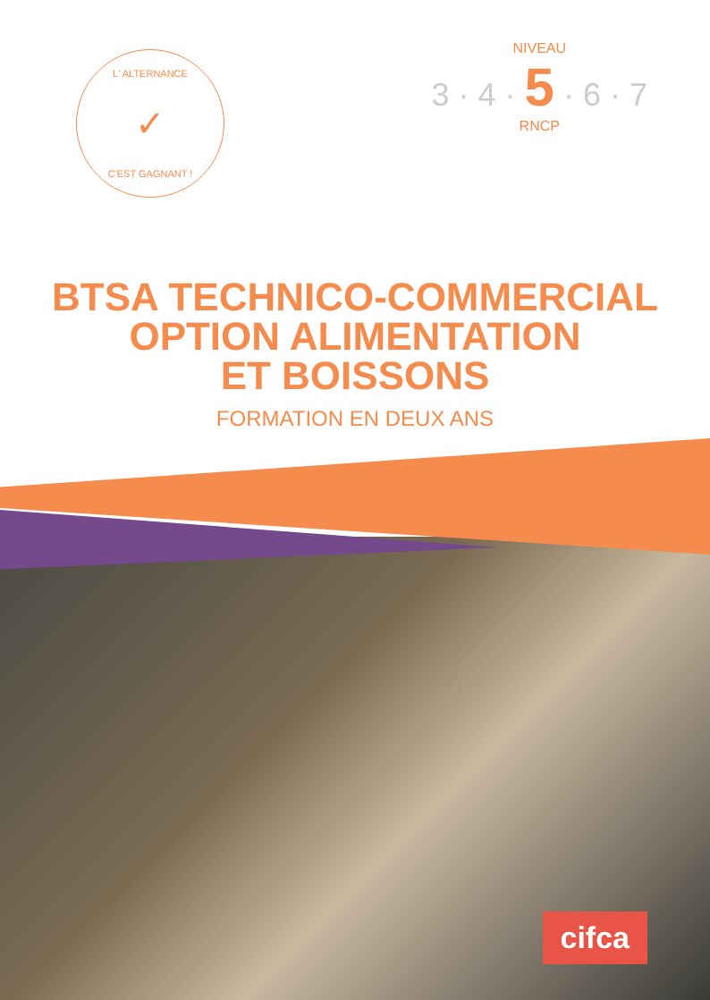L' ALTERNANCE
✓
C'EST GAGNANT !
NIVEAU
3 · 4 · 5 · 6 · 7
RNCP
BTSA TECHNICO-COMMERCIAL
OPTION ALIMENTATION
ET BOISSONS
FORMATION EN DEUX ANS
cifca